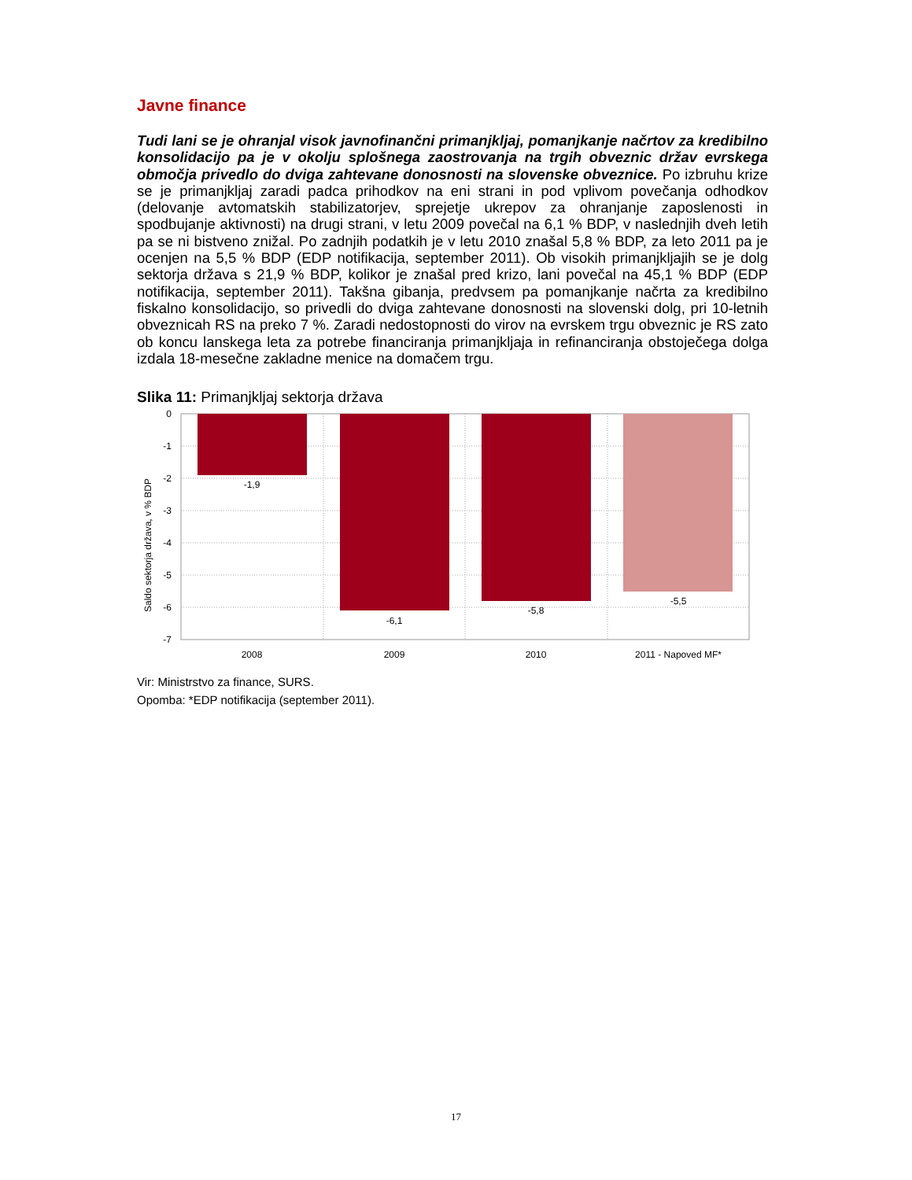Javne finance
Tudi lani se je ohranjal visok javnofinančni primanjkljaj, pomanjkanje načrtov za kredibilno konsolidacijo pa je v okolju splošnega zaostrovanja na trgih obveznic držav evrskega območja privedlo do dviga zahtevane donosnosti na slovenske obveznice. Po izbruhu krize se je primanjkljaj zaradi padca prihodkov na eni strani in pod vplivom povečanja odhodkov (delovanje avtomatskih stabilizatorjev, sprejetje ukrepov za ohranjanje zaposlenosti in spodbujanje aktivnosti) na drugi strani, v letu 2009 povečal na 6,1 % BDP, v naslednjih dveh letih pa se ni bistveno znižal. Po zadnjih podatkih je v letu 2010 znašal 5,8 % BDP, za leto 2011 pa je ocenjen na 5,5 % BDP (EDP notifikacija, september 2011). Ob visokih primanjkljajih se je dolg sektorja država s 21,9 % BDP, kolikor je znašal pred krizo, lani povečal na 45,1 % BDP (EDP notifikacija, september 2011). Takšna gibanja, predvsem pa pomanjkanje načrta za kredibilno fiskalno konsolidacijo, so privedli do dviga zahtevane donosnosti na slovenski dolg, pri 10-letnih obveznicah RS na preko 7 %. Zaradi nedostopnosti do virov na evrskem trgu obveznic je RS zato ob koncu lanskega leta za potrebe financiranja primanjkljaja in refinanciranja obstoječega dolga izdala 18-mesečne zakladne menice na domačem trgu.
Slika 11: Primanjkljaj sektorja država
Saldo sektorja država, v % BDP
0
-1
-2
-3
-4
-5
-6
-7
-1,9
-6,1
-5,8
-5,5
2008
2009
2010
2011 - Napoved MF*
Vir: Ministrstvo za finance, SURS.
Opomba: *EDP notifikacija (september 2011).
17